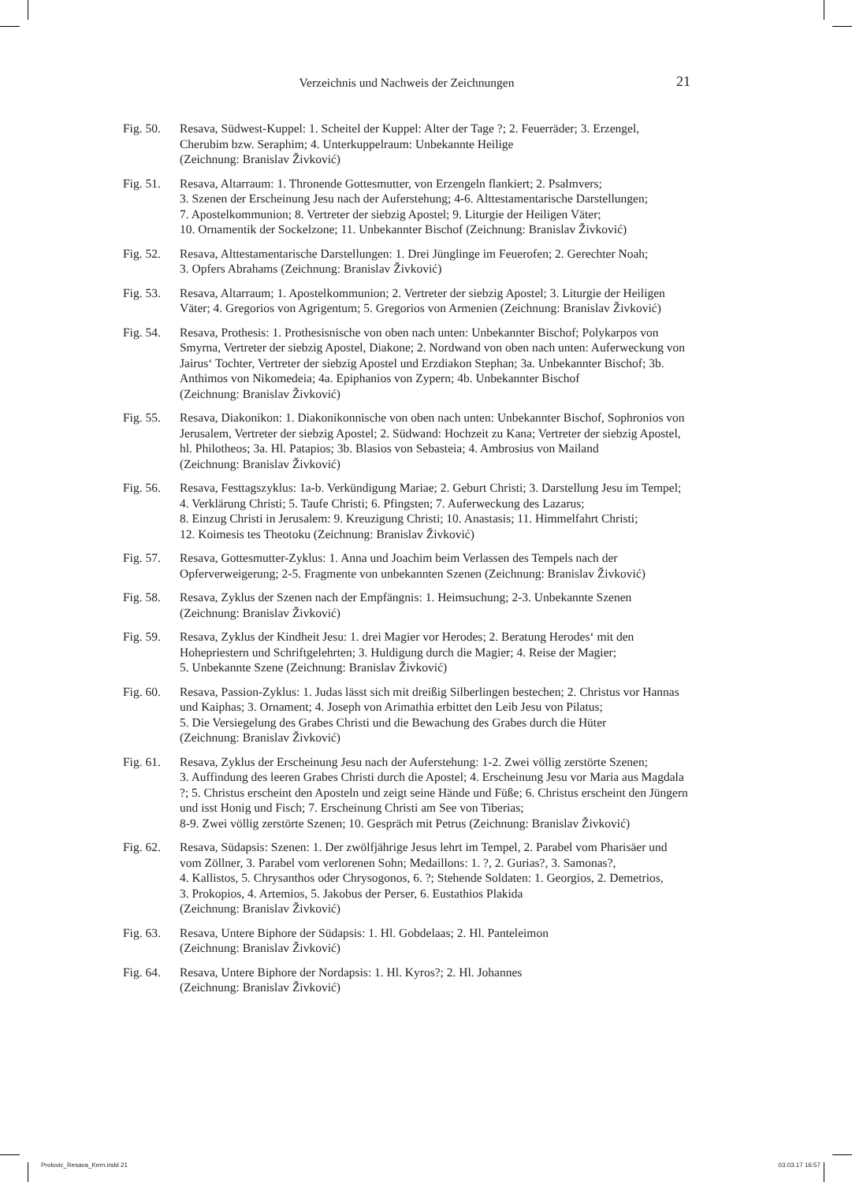Verzeichnis und Nachweis der Zeichnungen
21
Fig. 50.
Resava, Südwest-Kuppel: 1. Scheitel der Kuppel: Alter der Tage ?; 2. Feuerräder; 3. Erzengel, Cherubim bzw. Seraphim; 4. Unterkuppelraum: Unbekannte Heilige
(Zeichnung: Branislav Živković)
Fig. 51.
Resava, Altarraum: 1. Thronende Gottesmutter, von Erzengeln flankiert; 2. Psalmvers;
3. Szenen der Erscheinung Jesu nach der Auferstehung; 4-6. Alttestamentarische Darstellungen;
7. Apostelkommunion; 8. Vertreter der siebzig Apostel; 9. Liturgie der Heiligen Väter;
10. Ornamentik der Sockelzone; 11. Unbekannter Bischof (Zeichnung: Branislav Živković)
Fig. 52.
Resava, Alttestamentarische Darstellungen: 1. Drei Jünglinge im Feuerofen; 2. Gerechter Noah;
3. Opfers Abrahams (Zeichnung: Branislav Živković)
Fig. 53.
Resava, Altarraum; 1. Apostelkommunion; 2. Vertreter der siebzig Apostel; 3. Liturgie der Heiligen Väter; 4. Gregorios von Agrigentum; 5. Gregorios von Armenien (Zeichnung: Branislav Živković)
Fig. 54.
Resava, Prothesis: 1. Prothesisnische von oben nach unten: Unbekannter Bischof; Polykarpos von Smyrna, Vertreter der siebzig Apostel, Diakone; 2. Nordwand von oben nach unten: Auferweckung von Jairus‘ Tochter, Vertreter der siebzig Apostel und Erzdiakon Stephan; 3a. Unbekannter Bischof; 3b. Anthimos von Nikomedeia; 4a. Epiphanios von Zypern; 4b. Unbekannter Bischof
(Zeichnung: Branislav Živković)
Fig. 55.
Resava, Diakonikon: 1. Diakonikonnische von oben nach unten: Unbekannter Bischof, Sophronios von Jerusalem, Vertreter der siebzig Apostel; 2. Südwand: Hochzeit zu Kana; Vertreter der siebzig Apostel, hl. Philotheos; 3a. Hl. Patapios; 3b. Blasios von Sebasteia; 4. Ambrosius von Mailand
(Zeichnung: Branislav Živković)
Fig. 56.
Resava, Festtagszyklus: 1a-b. Verkündigung Mariae; 2. Geburt Christi; 3. Darstellung Jesu im Tempel; 4. Verklärung Christi; 5. Taufe Christi; 6. Pfingsten; 7. Auferweckung des Lazarus;
8. Einzug Christi in Jerusalem: 9. Kreuzigung Christi; 10. Anastasis; 11. Himmelfahrt Christi;
12. Koimesis tes Theotoku (Zeichnung: Branislav Živković)
Fig. 57.
Resava, Gottesmutter-Zyklus: 1. Anna und Joachim beim Verlassen des Tempels nach der Opferverweigerung; 2-5. Fragmente von unbekannten Szenen (Zeichnung: Branislav Živković)
Fig. 58.
Resava, Zyklus der Szenen nach der Empfängnis: 1. Heimsuchung; 2-3. Unbekannte Szenen
(Zeichnung: Branislav Živković)
Fig. 59.
Resava, Zyklus der Kindheit Jesu: 1. drei Magier vor Herodes; 2. Beratung Herodes‘ mit den Hohepriestern und Schriftgelehrten; 3. Huldigung durch die Magier; 4. Reise der Magier;
5. Unbekannte Szene (Zeichnung: Branislav Živković)
Fig. 60.
Resava, Passion-Zyklus: 1. Judas lässt sich mit dreißig Silberlingen bestechen; 2. Christus vor Hannas und Kaiphas; 3. Ornament; 4. Joseph von Arimathia erbittet den Leib Jesu von Pilatus;
5. Die Versiegelung des Grabes Christi und die Bewachung des Grabes durch die Hüter
(Zeichnung: Branislav Živković)
Fig. 61.
Resava, Zyklus der Erscheinung Jesu nach der Auferstehung: 1-2. Zwei völlig zerstörte Szenen;
3. Auffindung des leeren Grabes Christi durch die Apostel; 4. Erscheinung Jesu vor Maria aus Magdala ?; 5. Christus erscheint den Aposteln und zeigt seine Hände und Füße; 6. Christus erscheint den Jüngern und isst Honig und Fisch; 7. Erscheinung Christi am See von Tiberias;
8-9. Zwei völlig zerstörte Szenen; 10. Gespräch mit Petrus (Zeichnung: Branislav Živković)
Fig. 62.
Resava, Südapsis: Szenen: 1. Der zwölfjährige Jesus lehrt im Tempel, 2. Parabel vom Pharisäer und vom Zöllner, 3. Parabel vom verlorenen Sohn; Medaillons: 1. ?, 2. Gurias?, 3. Samonas?,
4. Kallistos, 5. Chrysanthos oder Chrysogonos, 6. ?; Stehende Soldaten: 1. Georgios, 2. Demetrios,
3. Prokopios, 4. Artemios, 5. Jakobus der Perser, 6. Eustathios Plakida
(Zeichnung: Branislav Živković)
Fig. 63.
Resava, Untere Biphore der Südapsis: 1. Hl. Gobdelaas; 2. Hl. Panteleimon
(Zeichnung: Branislav Živković)
Fig. 64.
Resava, Untere Biphore der Nordapsis: 1. Hl. Kyros?; 2. Hl. Johannes
(Zeichnung: Branislav Živković)
Prolovic_Resava_Kern.indd 21 03.03.17 16:57